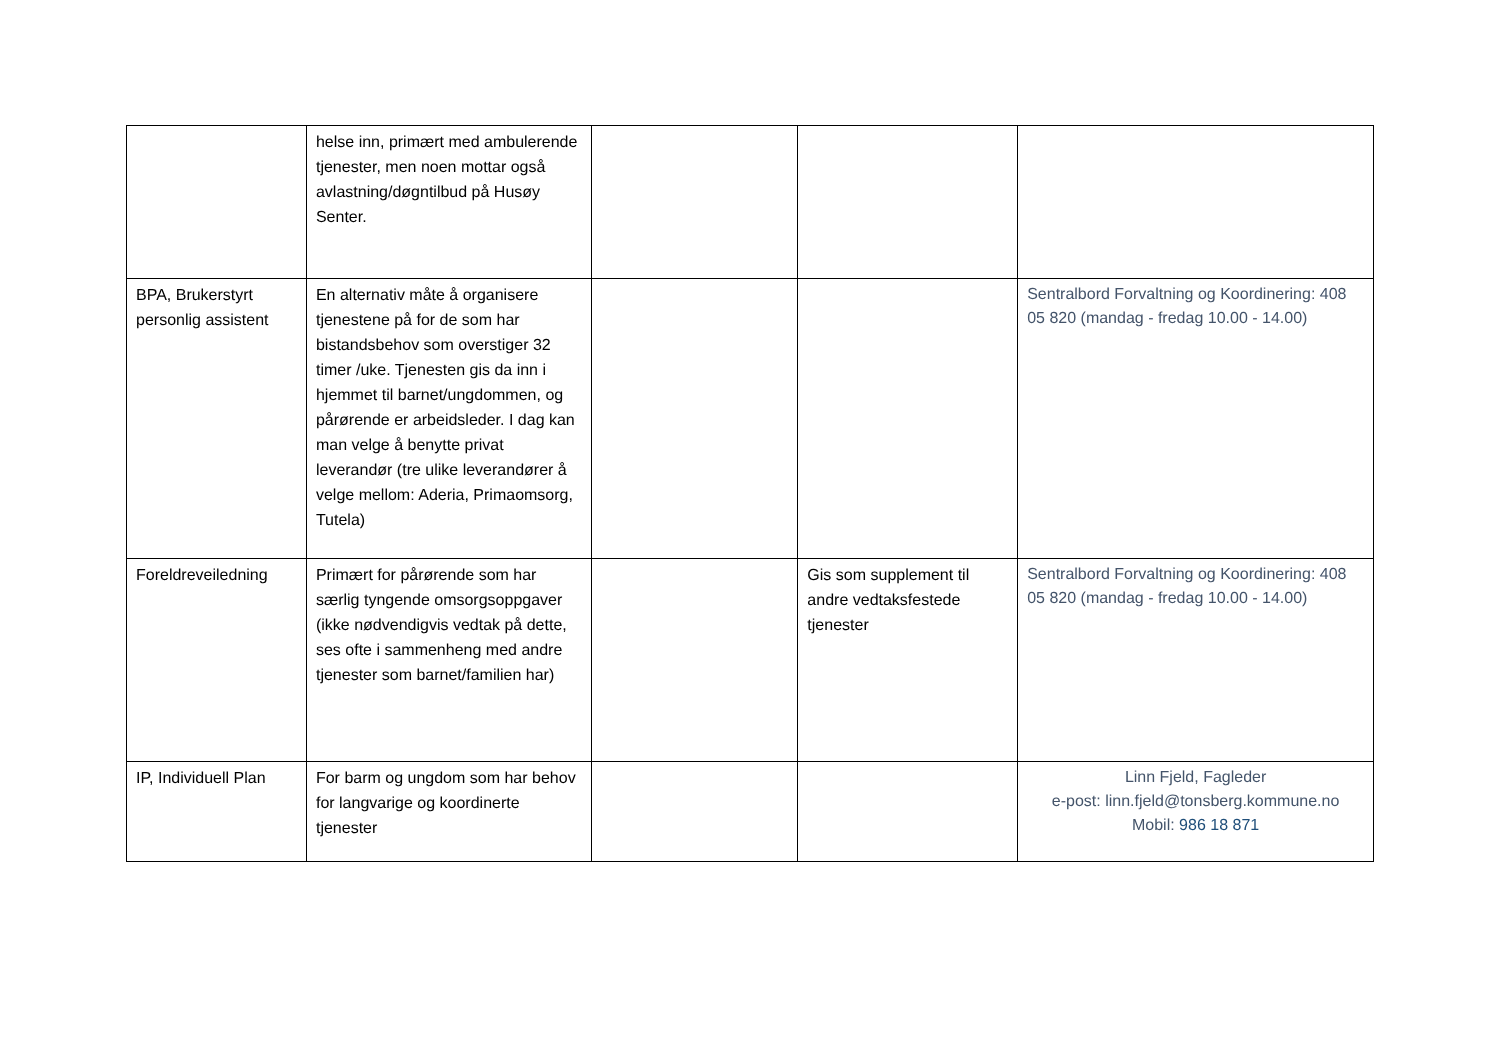| | helse inn, primært med ambulerende tjenester, men noen mottar også avlastning/døgntilbud på Husøy Senter. | | | |
| BPA, Brukerstyrt personlig assistent | En alternativ måte å organisere tjenestene på for de som har bistandsbehov som overstiger 32 timer /uke. Tjenesten gis da inn i hjemmet til barnet/ungdommen, og pårørende er arbeidsleder. I dag kan man velge å benytte privat leverandør (tre ulike leverandører å velge mellom: Aderia, Primaomsorg, Tutela) | | | Sentralbord Forvaltning og Koordinering: 408 05 820 (mandag - fredag 10.00 - 14.00) |
| Foreldreveiledning | Primært for pårørende som har særlig tyngende omsorgsoppgaver (ikke nødvendigvis vedtak på dette, ses ofte i sammenheng med andre tjenester som barnet/familien har) | | Gis som supplement til andre vedtaksfestede tjenester | Sentralbord Forvaltning og Koordinering: 408 05 820 (mandag - fredag 10.00 - 14.00) |
| IP, Individuell Plan | For barm og ungdom som har behov for langvarige og koordinerte tjenester | | | Linn Fjeld, Fagleder e-post: linn.fjeld@tonsberg.kommune.no Mobil: 986 18 871 |